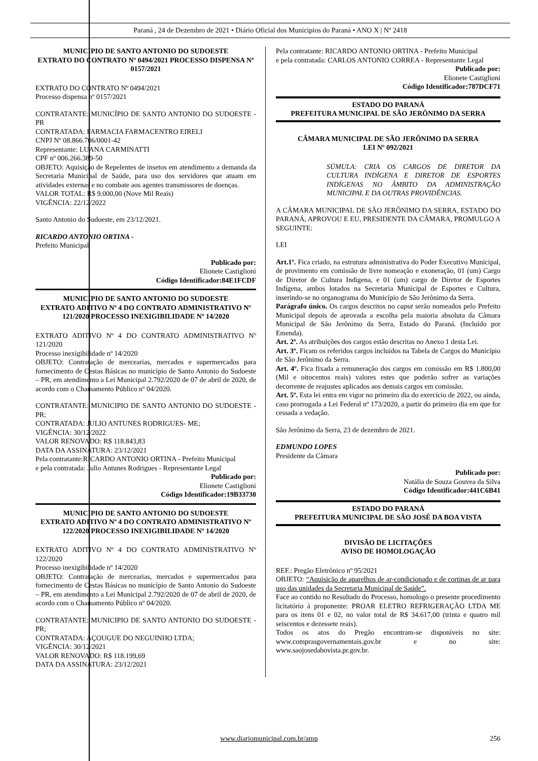Paraná , 24 de Dezembro de 2021 • Diário Oficial dos Municipios do Paraná • ANO X | Nº 2418
MUNICIPIO DE SANTO ANTONIO DO SUDOESTE
EXTRATO DO CONTRATO Nº 0494/2021 PROCESSO DISPENSA Nº 0157/2021
EXTRATO DO CONTRATO Nº 0494/2021
Processo dispensa nº 0157/2021
CONTRATANTE: MUNICÍPIO DE SANTO ANTONIO DO SUDOESTE - PR
CONTRATADA: FARMACIA FARMACENTRO EIRELI
CNPJ Nº 08.866.706/0001-42
Representante: LUANA CARMINATTI
CPF nº 006.266.389-50
OBJETO: Aquisição de Repelentes de insetos em atendimento a demanda da Secretaria Municipal de Saúde, para uso dos servidores que atuam em atividades externas e no combate aos agentes transmissores de doenças.
VALOR TOTAL: R$ 9.000,00 (Nove Mil Reais)
VIGÊNCIA: 22/12/2022
Santo Antonio do Sudoeste, em 23/12/2021.
RICARDO ANTONIO ORTINA -
Prefeito Municipal
Publicado por:
Elionete Castiglioni
Código Identificador:84E1FCDF
MUNICIPIO DE SANTO ANTONIO DO SUDOESTE
EXTRATO ADITIVO Nº 4 DO CONTRATO ADMINISTRATIVO Nº 121/2020 PROCESSO INEXIGIBILIDADE Nº 14/2020
EXTRATO ADITIVO Nº 4 DO CONTRATO ADMINISTRATIVO Nº 121/2020
Processo inexigibilidade nº 14/2020
OBJETO: Contratação de mercearias, mercados e supermercados para fornecimento de Cestas Básicas no município de Santo Antonio do Sudoeste – PR, em atendimento a Lei Municipal 2.792/2020 de 07 de abril de 2020, de acordo com o Chamamento Público nº 04/2020.
CONTRATANTE: MUNICIPIO DE SANTO ANTONIO DO SUDOESTE - PR;
CONTRATADA: JULIO ANTUNES RODRIGUES- ME;
VIGÊNCIA: 30/12/2022
VALOR RENOVADO: R$ 118.843,83
DATA DA ASSINATURA: 23/12/2021
Pela contratante:RICARDO ANTONIO ORTINA - Prefeito Municipal
e pela contratada: Julio Antunes Rodrigues - Representante Legal
Publicado por:
Elionete Castiglioni
Código Identificador:19B33730
MUNICIPIO DE SANTO ANTONIO DO SUDOESTE
EXTRATO ADITIVO Nº 4 DO CONTRATO ADMINISTRATIVO Nº 122/2020 PROCESSO INEXIGIBILIDADE Nº 14/2020
EXTRATO ADITIVO Nº 4 DO CONTRATO ADMINISTRATIVO Nº 122/2020
Processo inexigibilidade nº 14/2020
OBJETO: Contratação de mercearias, mercados e supermercados para fornecimento de Cestas Básicas no município de Santo Antonio do Sudoeste – PR, em atendimento a Lei Municipal 2.792/2020 de 07 de abril de 2020, de acordo com o Chamamento Público nº 04/2020.
CONTRATANTE: MUNICIPIO DE SANTO ANTONIO DO SUDOESTE - PR;
CONTRATADA: AÇOUGUE DO NEGUINHO LTDA;
VIGÊNCIA: 30/12/2021
VALOR RENOVADO: R$ 118.199,69
DATA DA ASSINATURA: 23/12/2021
Pela contratante: RICARDO ANTONIO ORTINA - Prefeito Municipal
e pela contratada: CARLOS ANTONIO CORREA - Representante Legal
Publicado por:
Elionete Castiglioni
Código Identificador:787DCF71
ESTADO DO PARANÁ
PREFEITURA MUNICIPAL DE SÃO JERÔNIMO DA SERRA
CÂMARA MUNICIPAL DE SÃO JERÔNIMO DA SERRA
LEI Nº 092/2021
SÚMULA: CRIA OS CARGOS DE DIRETOR DA CULTURA INDÍGENA E DIRETOR DE ESPORTES INDÍGENAS NO ÂMBITO DA ADMINISTRAÇÃO MUNICIPAL E DA OUTRAS PROVIDÊNCIAS.
A CÂMARA MUNICIPAL DE SÃO JERÔNIMO DA SERRA, ESTADO DO PARANÁ, APROVOU E EU, PRESIDENTE DA CÂMARA, PROMULGO A SEGUINTE:
LEI
Art.1º. Fica criado, na estrutura administrativa do Poder Executivo Municipal, de provimento em comissão de livre nomeação e exoneração, 01 (um) Cargo de Diretor de Cultura Indigena, e 01 (um) cargo de Diretor de Esportes Indígena, ambos lotados na Secretaria Municipal de Esportes e Cultura, inserindo-se no organograma do Município de São Jerônimo da Serra.
Parágrafo único. Os cargos descritos no caput serão nomeados pelo Prefeito Municipal depois de aprovada a escolha pela maioria absoluta da Câmara Municipal de São Jerônimo da Serra, Estado do Paraná. (Incluído por Emenda).
Art. 2º. As atribuições dos cargos estão descritas no Anexo 1 desta Lei.
Art. 3º. Ficam os referidos cargos incluídos na Tabela de Cargos do Município de São Jerônimo da Serra.
Art. 4º. Fica fixada a remuneração dos cargos em comissão em R$ 1.800,00 (Mil e oitocentos reais) valores estes que poderão sofrer as variações decorrente de reajustes aplicados aos demais cargos em comissão.
Art. 5º. Esta lei entra em vigor no primeiro dia do exercício de 2022, ou ainda, caso prorrogada a Lei Federal nº 173/2020, a partir do primeiro dia em que for cessada a vedação.
São Jerônimo da Serra, 23 de dezembro de 2021.
EDMUNDO LOPES
Presidente da Câmara
Publicado por:
Natália de Souza Gouvea da Silva
Código Identificador:441C6B41
ESTADO DO PARANÁ
PREFEITURA MUNICIPAL DE SÃO JOSÉ DA BOA VISTA
DIVISÃO DE LICITAÇÕES
AVISO DE HOMOLOGAÇÃO
REF.: Pregão Eletrônico nº 95/2021
OBJETO: “Aquisição de aparelhos de ar-condicionado e de cortinas de ar para uso das unidades da Secretaria Municipal de Saúde”.
Face ao contido no Resultado do Processo, homologo o presente procedimento licitatório à proponente: PROAR ELETRO REFRIGERAÇÃO LTDA ME para os itens 01 e 02, no valor total de R$ 34.617,00 (trinta e quatro mil seiscentos e dezessete reais).
Todos os atos do Pregão encontram-se disponíveis no site: www.comprasgovernamentais.gov.br e no site: www.saojosedabovista.pr.gov.br.
www.diariomunicipal.com.br/amp 256